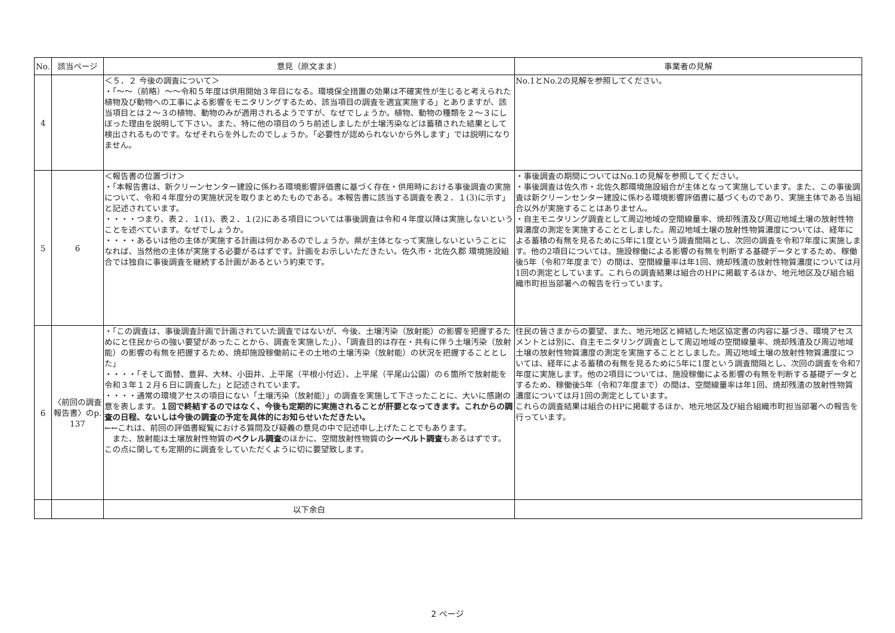| No. | 該当ページ | 意見（原文まま） | 事業者の見解 |
| --- | --- | --- | --- |
| 4 | | ＜５．２ 今後の調査について＞ ・「～～（前略）～～令和５年度は供用開始３年目になる。環境保全措置の効果は不確実性が生じると考えられた植物及び動物への工事による影響をモニタリングするため、該当項目の調査を適宜実施する」とありますが、該当項目とは２～３の植物、動物のみが適用されるようですが、なぜでしょうか。植物、動物の種類を２～３にしぼった理由を説明して下さい。また、特に他の項目のうち前述しましたが土壌汚染などは蓄積された結果として検出されるものです。なぜそれらを外したのでしょうか。「必要性が認められないから外します」では説明になりません。 | No.1とNo.2の見解を参照してください。 |
| 5 | 6 | ＜報告書の位置づけ＞ ・「本報告書は、新クリーンセンター建設に係わる環境影響評価書に基づく存在・供用時における事後調査の実施について、令和４年度分の実施状況を取りまとめたものである。本報告書に該当する調査を表２．１(3)に示す」と記述されています。 ・・・・つまり、表２．１(1)、表２．１(2)にある項目については事後調査は令和４年度以降は実施しないということを述べています。なぜでしょうか。 ・・・・あるいは他の主体が実施する計画は何かあるのでしょうか。県が主体となって実施しないということになれば、当然他の主体が実施する必要がるはずです。計画をお示しいただきたい。佐久市・北佐久郡 環境施設組合では独自に事後調査を継続する計画があるという約束です。 | ・事後調査の期間についてはNo.1の見解を参照してください。 ・事後調査は佐久市・北佐久郡環境施設組合が主体となって実施しています。また、この事後調査は新クリーンセンター建設に係わる環境影響評価書に基づくものであり、実施主体である当組合以外が実施することはありません。 ・自主モニタリング調査として周辺地域の空間線量率、焼却残渣及び周辺地域土壌の放射性物質濃度の測定を実施することとしました。周辺地域土壌の放射性物質濃度については、経年による蓄積の有無を見るために5年に1度という調査間隔とし、次回の調査を令和7年度に実施します。他の2項目については、施設稼働による影響の有無を判断する基礎データとするため、稼働後5年（令和7年度まで）の間は、空間線量率は年1回、焼却残渣の放射性物質濃度については月1回の測定としています。これらの調査結果は組合のHPに掲載するほか、地元地区及び組合組織市町担当部署への報告を行っています。 |
| 6 | 〈前回の調査報告書〉のp. 137 | ・「この調査は、事後調査計画で計画されていた調査ではないが、今後、土壌汚染（放射能）の影響を把握するためにと住民からの強い要望があったことから、調査を実施した」）、「調査目的は存在・共有に伴う土壌汚染（放射能）の影響の有無を把握するため、焼却施設稼働前にその土地の土壌汚染（放射能）の状況を把握することとした」 ・・・・「そして面替、豊昇、大林、小田井、上平尾（平根小付近）、上平尾（平尾山公園）の６箇所で放射能を令和３年１２月６日に調査した」と記述されています。 ・・・・通常の環境アセスの項目にない「土壌汚染（放射能）」の調査を実施して下さったことに、大いに感謝の意を表します。 １回で終結するのではなく、今後も定期的に実施されることが肝要となってきます。これからの調査の日程、ないしは今後の調査の予定を具体的にお知らせいただきたい。 ←←これは、前回の評価書縦覧における質問及び疑義の意見の中で記述申し上げたことでもあります。 また、放射能は土壌放射性物質の ベクレル調査 のほかに、空間放射性物質の シーベルト調査 もあるはずです。この点に関しても定期的に調査をしていただくように切に要望致します。 | 住民の皆さまからの要望、また、地元地区と締結した地区協定書の内容に基づき、環境アセスメントとは別に、自主モニタリング調査として周辺地域の空間線量率、焼却残渣及び周辺地域土壌の放射性物質濃度の測定を実施することとしました。周辺地域土壌の放射性物質濃度については、経年による蓄積の有無を見るために5年に1度という調査間隔とし、次回の調査を令和7年度に実施します。他の2項目については、施設稼働による影響の有無を判断する基礎データとするため、稼働後5年（令和7年度まで）の間は、空間線量率は年1回、焼却残渣の放射性物質濃度については月1回の測定としています。 これらの調査結果は組合のHPに掲載するほか、地元地区及び組合組織市町担当部署への報告を行っています。 |
| | | 以下余白 | |
2 ページ